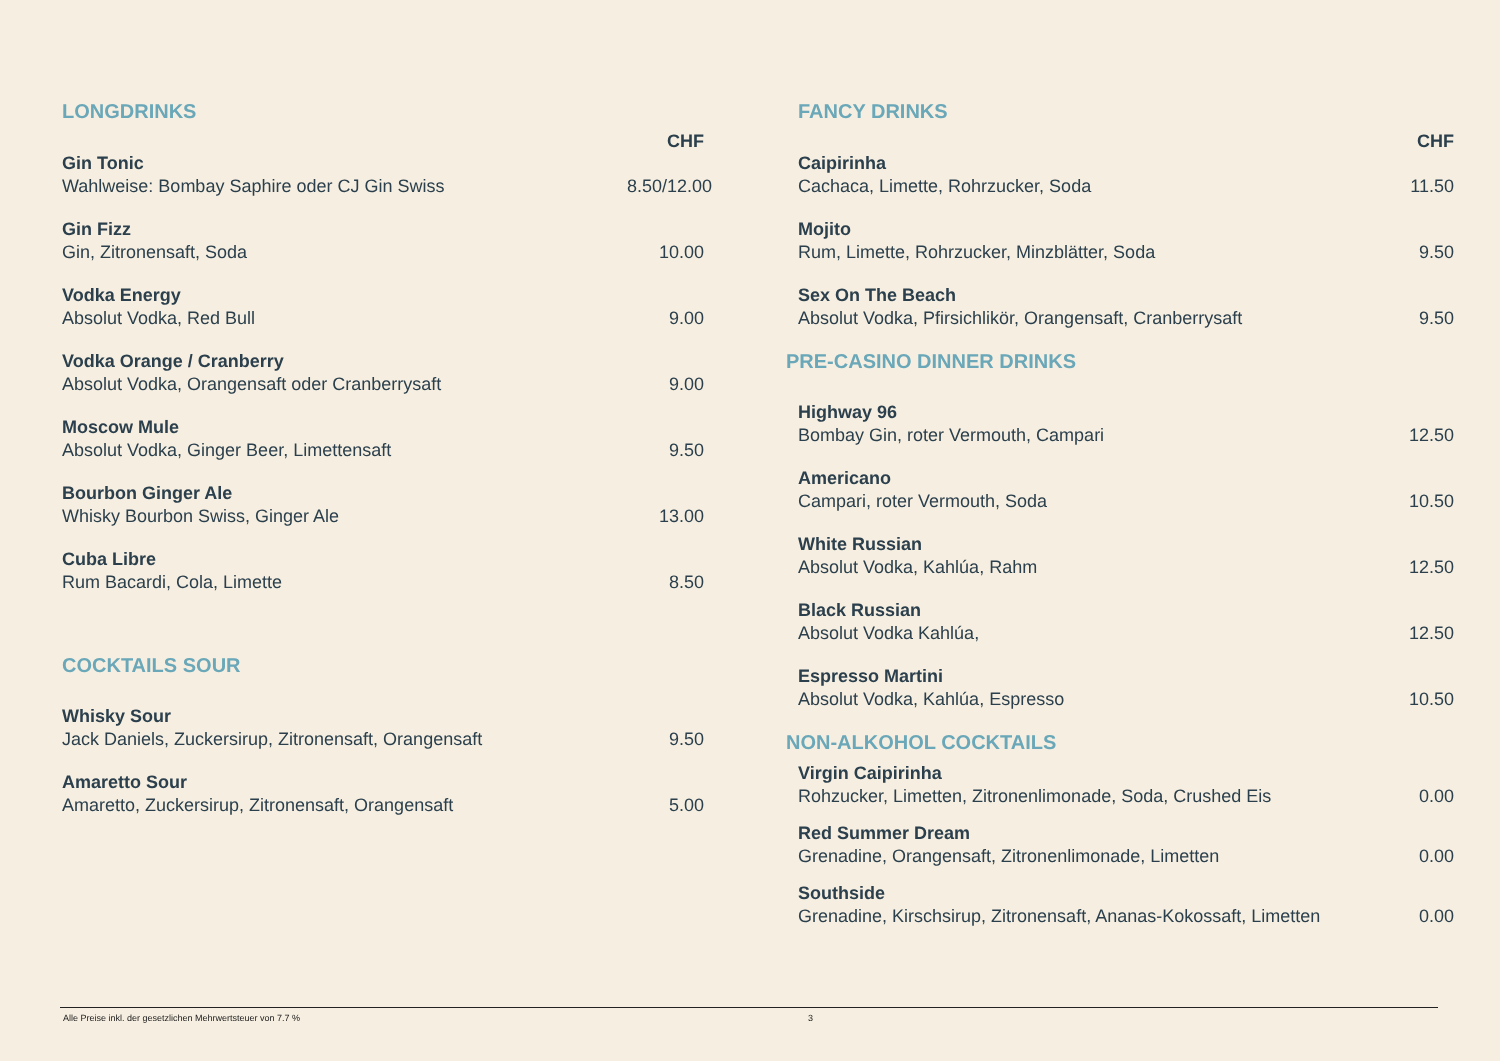LONGDRINKS
CHF
Gin Tonic
Wahlweise: Bombay Saphire oder CJ Gin Swiss
8.50/12.00
Gin Fizz
Gin, Zitronensaft, Soda
10.00
Vodka Energy
Absolut Vodka, Red Bull
9.00
Vodka Orange / Cranberry
Absolut Vodka, Orangensaft oder Cranberrysaft
9.00
Moscow Mule
Absolut Vodka, Ginger Beer, Limettensaft
9.50
Bourbon Ginger Ale
Whisky Bourbon Swiss, Ginger Ale
13.00
Cuba Libre
Rum Bacardi, Cola, Limette
8.50
COCKTAILS SOUR
Whisky Sour
Jack Daniels, Zuckersirup, Zitronensaft, Orangensaft
9.50
Amaretto Sour
Amaretto, Zuckersirup, Zitronensaft, Orangensaft
5.00
FANCY DRINKS
CHF
Caipirinha
Cachaca, Limette, Rohrzucker, Soda
11.50
Mojito
Rum, Limette, Rohrzucker, Minzblätter, Soda
9.50
Sex On The Beach
Absolut Vodka, Pfirsichlikör, Orangensaft, Cranberrysaft
9.50
PRE-CASINO DINNER DRINKS
Highway 96
Bombay Gin, roter Vermouth, Campari
12.50
Americano
Campari, roter Vermouth, Soda
10.50
White Russian
Absolut Vodka, Kahlúa, Rahm
12.50
Black Russian
Absolut Vodka Kahlúa,
12.50
Espresso Martini
Absolut Vodka, Kahlúa, Espresso
10.50
NON-ALKOHOL COCKTAILS
Virgin Caipirinha
Rohzucker, Limetten, Zitronenlimonade, Soda, Crushed Eis
0.00
Red Summer Dream
Grenadine, Orangensaft, Zitronenlimonade, Limetten
0.00
Southside
Grenadine, Kirschsirup, Zitronensaft, Ananas-Kokossaft, Limetten
0.00
Alle Preise inkl. der gesetzlichen Mehrwertsteuer von 7.7 % 3